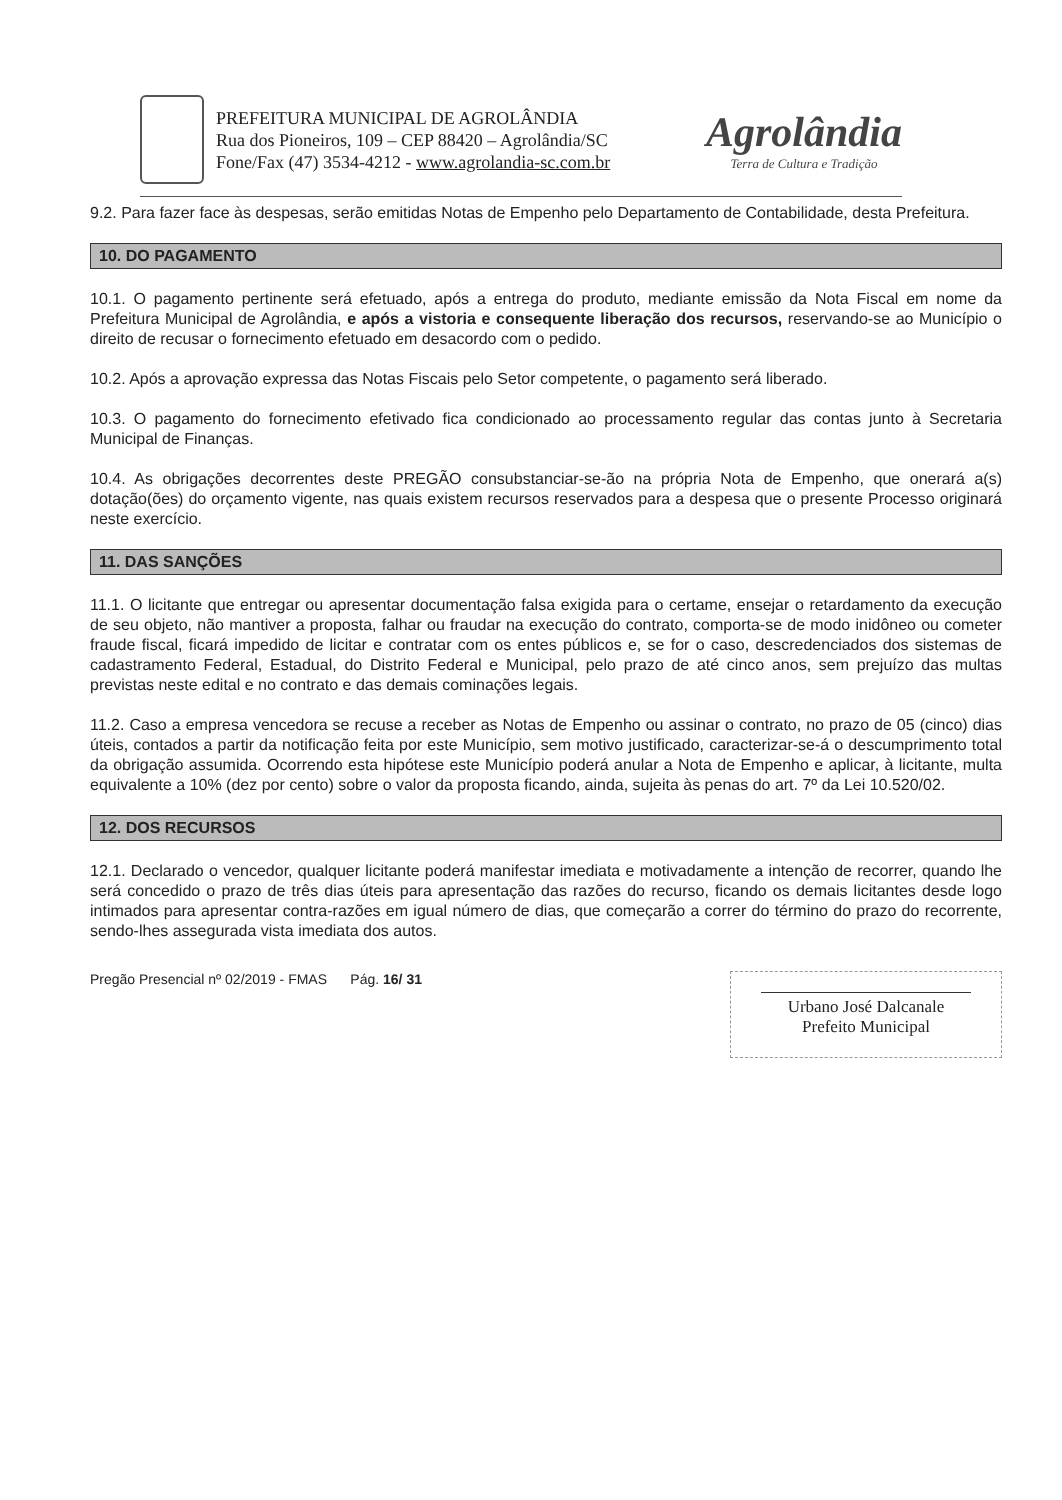PREFEITURA MUNICIPAL DE AGROLÂNDIA
Rua dos Pioneiros, 109 – CEP 88420 – Agrolândia/SC
Fone/Fax (47) 3534-4212 - www.agrolandia-sc.com.br
Agrolândia
Terra de Cultura e Tradição
9.2. Para fazer face às despesas, serão emitidas Notas de Empenho pelo Departamento de Contabilidade, desta Prefeitura.
10. DO PAGAMENTO
10.1. O pagamento pertinente será efetuado, após a entrega do produto, mediante emissão da Nota Fiscal em nome da Prefeitura Municipal de Agrolândia, e após a vistoria e consequente liberação dos recursos, reservando-se ao Município o direito de recusar o fornecimento efetuado em desacordo com o pedido.
10.2. Após a aprovação expressa das Notas Fiscais pelo Setor competente, o pagamento será liberado.
10.3. O pagamento do fornecimento efetivado fica condicionado ao processamento regular das contas junto à Secretaria Municipal de Finanças.
10.4. As obrigações decorrentes deste PREGÃO consubstanciar-se-ão na própria Nota de Empenho, que onerará a(s) dotação(ões) do orçamento vigente, nas quais existem recursos reservados para a despesa que o presente Processo originará neste exercício.
11. DAS SANÇÕES
11.1. O licitante que entregar ou apresentar documentação falsa exigida para o certame, ensejar o retardamento da execução de seu objeto, não mantiver a proposta, falhar ou fraudar na execução do contrato, comporta-se de modo inidôneo ou cometer fraude fiscal, ficará impedido de licitar e contratar com os entes públicos e, se for o caso, descredenciados dos sistemas de cadastramento Federal, Estadual, do Distrito Federal e Municipal, pelo prazo de até cinco anos, sem prejuízo das multas previstas neste edital e no contrato e das demais cominações legais.
11.2. Caso a empresa vencedora se recuse a receber as Notas de Empenho ou assinar o contrato, no prazo de 05 (cinco) dias úteis, contados a partir da notificação feita por este Município, sem motivo justificado, caracterizar-se-á o descumprimento total da obrigação assumida. Ocorrendo esta hipótese este Município poderá anular a Nota de Empenho e aplicar, à licitante, multa equivalente a 10% (dez por cento) sobre o valor da proposta ficando, ainda, sujeita às penas do art. 7º da Lei 10.520/02.
12. DOS RECURSOS
12.1. Declarado o vencedor, qualquer licitante poderá manifestar imediata e motivadamente a intenção de recorrer, quando lhe será concedido o prazo de três dias úteis para apresentação das razões do recurso, ficando os demais licitantes desde logo intimados para apresentar contra-razões em igual número de dias, que começarão a correr do término do prazo do recorrente, sendo-lhes assegurada vista imediata dos autos.
Pregão Presencial nº 02/2019 - FMAS Pág. 16/ 31
Urbano José Dalcanale
Prefeito Municipal